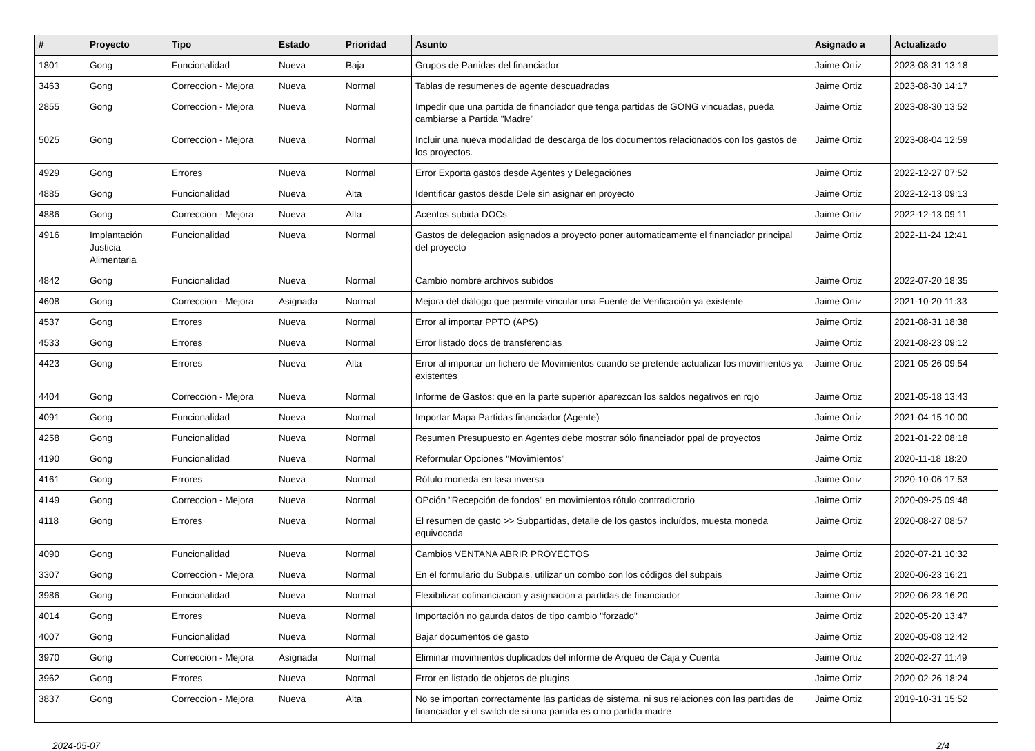| # | Proyecto | Tipo | Estado | Prioridad | Asunto | Asignado a | Actualizado |
| --- | --- | --- | --- | --- | --- | --- | --- |
| 1801 | Gong | Funcionalidad | Nueva | Baja | Grupos de Partidas del financiador | Jaime Ortiz | 2023-08-31 13:18 |
| 3463 | Gong | Correccion - Mejora | Nueva | Normal | Tablas de resumenes de agente descuadradas | Jaime Ortiz | 2023-08-30 14:17 |
| 2855 | Gong | Correccion - Mejora | Nueva | Normal | Impedir que una partida de financiador que tenga partidas de GONG vincuadas, pueda cambiarse a Partida "Madre" | Jaime Ortiz | 2023-08-30 13:52 |
| 5025 | Gong | Correccion - Mejora | Nueva | Normal | Incluir una nueva modalidad de descarga de los documentos relacionados con los gastos de los proyectos. | Jaime Ortiz | 2023-08-04 12:59 |
| 4929 | Gong | Errores | Nueva | Normal | Error Exporta gastos desde Agentes y Delegaciones | Jaime Ortiz | 2022-12-27 07:52 |
| 4885 | Gong | Funcionalidad | Nueva | Alta | Identificar gastos desde Dele sin asignar en proyecto | Jaime Ortiz | 2022-12-13 09:13 |
| 4886 | Gong | Correccion - Mejora | Nueva | Alta | Acentos subida DOCs | Jaime Ortiz | 2022-12-13 09:11 |
| 4916 | Implantación Justicia Alimentaria | Funcionalidad | Nueva | Normal | Gastos de delegacion asignados a proyecto poner automaticamente el financiador principal del proyecto | Jaime Ortiz | 2022-11-24 12:41 |
| 4842 | Gong | Funcionalidad | Nueva | Normal | Cambio nombre archivos subidos | Jaime Ortiz | 2022-07-20 18:35 |
| 4608 | Gong | Correccion - Mejora | Asignada | Normal | Mejora del diálogo que permite vincular una Fuente de Verificación ya existente | Jaime Ortiz | 2021-10-20 11:33 |
| 4537 | Gong | Errores | Nueva | Normal | Error al importar PPTO (APS) | Jaime Ortiz | 2021-08-31 18:38 |
| 4533 | Gong | Errores | Nueva | Normal | Error listado docs de transferencias | Jaime Ortiz | 2021-08-23 09:12 |
| 4423 | Gong | Errores | Nueva | Alta | Error al importar un fichero de Movimientos cuando se pretende actualizar los movimientos ya existentes | Jaime Ortiz | 2021-05-26 09:54 |
| 4404 | Gong | Correccion - Mejora | Nueva | Normal | Informe de Gastos: que en la parte superior aparezcan los saldos negativos en rojo | Jaime Ortiz | 2021-05-18 13:43 |
| 4091 | Gong | Funcionalidad | Nueva | Normal | Importar Mapa Partidas financiador (Agente) | Jaime Ortiz | 2021-04-15 10:00 |
| 4258 | Gong | Funcionalidad | Nueva | Normal | Resumen Presupuesto en Agentes debe mostrar sólo financiador ppal de proyectos | Jaime Ortiz | 2021-01-22 08:18 |
| 4190 | Gong | Funcionalidad | Nueva | Normal | Reformular Opciones "Movimientos" | Jaime Ortiz | 2020-11-18 18:20 |
| 4161 | Gong | Errores | Nueva | Normal | Rótulo moneda en tasa inversa | Jaime Ortiz | 2020-10-06 17:53 |
| 4149 | Gong | Correccion - Mejora | Nueva | Normal | OPción "Recepción de fondos" en movimientos rótulo contradictorio | Jaime Ortiz | 2020-09-25 09:48 |
| 4118 | Gong | Errores | Nueva | Normal | El resumen de gasto >> Subpartidas, detalle de los gastos incluídos, muesta moneda equivocada | Jaime Ortiz | 2020-08-27 08:57 |
| 4090 | Gong | Funcionalidad | Nueva | Normal | Cambios VENTANA ABRIR PROYECTOS | Jaime Ortiz | 2020-07-21 10:32 |
| 3307 | Gong | Correccion - Mejora | Nueva | Normal | En el formulario du Subpais, utilizar un combo con los códigos del subpais | Jaime Ortiz | 2020-06-23 16:21 |
| 3986 | Gong | Funcionalidad | Nueva | Normal | Flexibilizar cofinanciacion y asignacion a partidas de financiador | Jaime Ortiz | 2020-06-23 16:20 |
| 4014 | Gong | Errores | Nueva | Normal | Importación no gaurda datos de tipo cambio "forzado" | Jaime Ortiz | 2020-05-20 13:47 |
| 4007 | Gong | Funcionalidad | Nueva | Normal | Bajar documentos de gasto | Jaime Ortiz | 2020-05-08 12:42 |
| 3970 | Gong | Correccion - Mejora | Asignada | Normal | Eliminar movimientos duplicados del informe de Arqueo de Caja y Cuenta | Jaime Ortiz | 2020-02-27 11:49 |
| 3962 | Gong | Errores | Nueva | Normal | Error en listado de objetos de plugins | Jaime Ortiz | 2020-02-26 18:24 |
| 3837 | Gong | Correccion - Mejora | Nueva | Alta | No se importan correctamente las partidas de sistema, ni sus relaciones con las partidas de financiador y el switch de si una partida es o no partida madre | Jaime Ortiz | 2019-10-31 15:52 |
2024-05-07 2/4